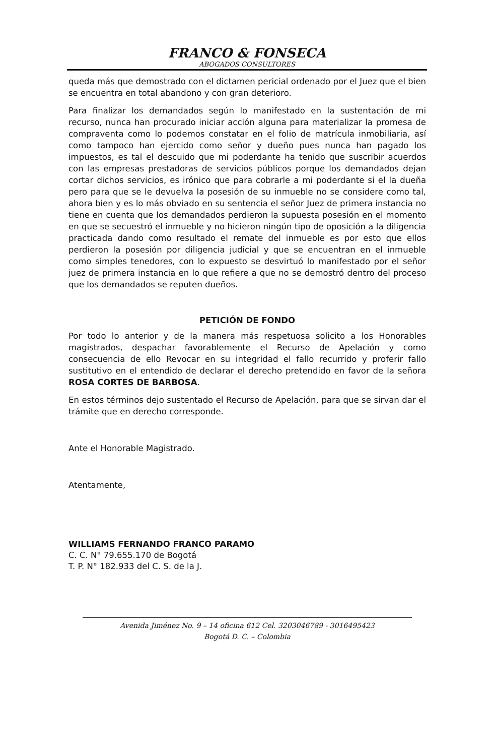FRANCO & FONSECA
ABOGADOS CONSULTORES
queda más que demostrado con el dictamen pericial ordenado por el Juez que el bien se encuentra en total abandono y con gran deterioro.
Para finalizar los demandados según lo manifestado en la sustentación de mi recurso, nunca han procurado iniciar acción alguna para materializar la promesa de compraventa como lo podemos constatar en el folio de matrícula inmobiliaria, así como tampoco han ejercido como señor y dueño pues nunca han pagado los impuestos, es tal el descuido que mi poderdante ha tenido que suscribir acuerdos con las empresas prestadoras de servicios públicos porque los demandados dejan cortar dichos servicios, es irónico que para cobrarle a mi poderdante si el la dueña pero para que se le devuelva la posesión de su inmueble no se considere como tal, ahora bien y es lo más obviado en su sentencia el señor Juez de primera instancia no tiene en cuenta que los demandados perdieron la supuesta posesión en el momento en que se secuestró el inmueble y no hicieron ningún tipo de oposición a la diligencia practicada dando como resultado el remate del inmueble es por esto que ellos perdieron la posesión por diligencia judicial y que se encuentran en el inmueble como simples tenedores, con lo expuesto se desvirtuó lo manifestado por el señor juez de primera instancia en lo que refiere a que no se demostró dentro del proceso que los demandados se reputen dueños.
PETICIÓN DE FONDO
Por todo lo anterior y de la manera más respetuosa solicito a los Honorables magistrados, despachar favorablemente el Recurso de Apelación y como consecuencia de ello Revocar en su integridad el fallo recurrido y proferir fallo sustitutivo en el entendido de declarar el derecho pretendido en favor de la señora ROSA CORTES DE BARBOSA.
En estos términos dejo sustentado el Recurso de Apelación, para que se sirvan dar el trámite que en derecho corresponde.
Ante el Honorable Magistrado.
Atentamente,
WILLIAMS FERNANDO FRANCO PARAMO
C. C. N° 79.655.170 de Bogotá
T. P. N° 182.933 del C. S. de la J.
Avenida Jiménez No. 9 – 14 oficina 612 Cel. 3203046789 - 3016495423
Bogotá D. C. – Colombia